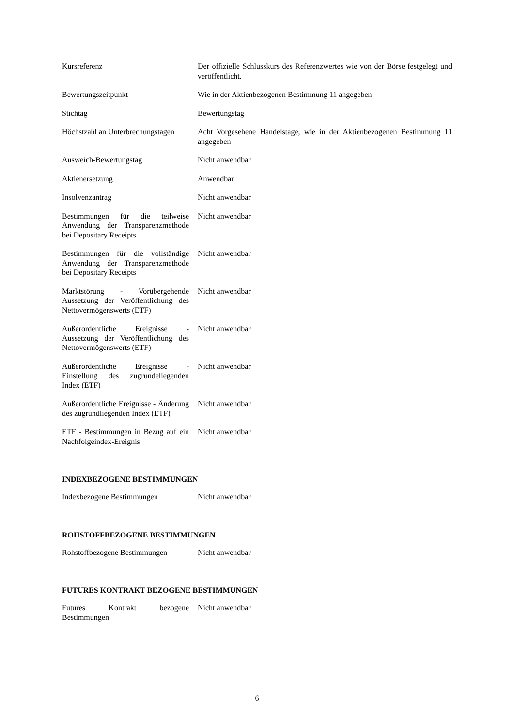| Kursreferenz | Der offizielle Schlusskurs des Referenzwertes wie von der Börse festgelegt und veröffentlicht. |
| Bewertungszeitpunkt | Wie in der Aktienbezogenen Bestimmung 11 angegeben |
| Stichtag | Bewertungstag |
| Höchstzahl an Unterbrechungstagen | Acht Vorgesehene Handelstage, wie in der Aktienbezogenen Bestimmung 11 angegeben |
| Ausweich-Bewertungstag | Nicht anwendbar |
| Aktienersetzung | Anwendbar |
| Insolvenzantrag | Nicht anwendbar |
| Bestimmungen für die teilweise Anwendung der Transparenzmethode bei Depositary Receipts | Nicht anwendbar |
| Bestimmungen für die vollständige Anwendung der Transparenzmethode bei Depositary Receipts | Nicht anwendbar |
| Marktstörung - Vorübergehende Aussetzung der Veröffentlichung des Nettovermögenswerts (ETF) | Nicht anwendbar |
| Außerordentliche Ereignisse - Aussetzung der Veröffentlichung des Nettovermögenswerts (ETF) | Nicht anwendbar |
| Außerordentliche Ereignisse - Einstellung des zugrundeliegenden Index (ETF) | Nicht anwendbar |
| Außerordentliche Ereignisse - Änderung des zugrundliegenden Index (ETF) | Nicht anwendbar |
| ETF - Bestimmungen in Bezug auf ein Nachfolgeindex-Ereignis | Nicht anwendbar |
INDEXBEZOGENE BESTIMMUNGEN
| Indexbezogene Bestimmungen | Nicht anwendbar |
ROHSTOFFBEZOGENE BESTIMMUNGEN
| Rohstoffbezogene Bestimmungen | Nicht anwendbar |
FUTURES KONTRAKT BEZOGENE BESTIMMUNGEN
| Futures Kontrakt bezogene Bestimmungen | Nicht anwendbar |
6